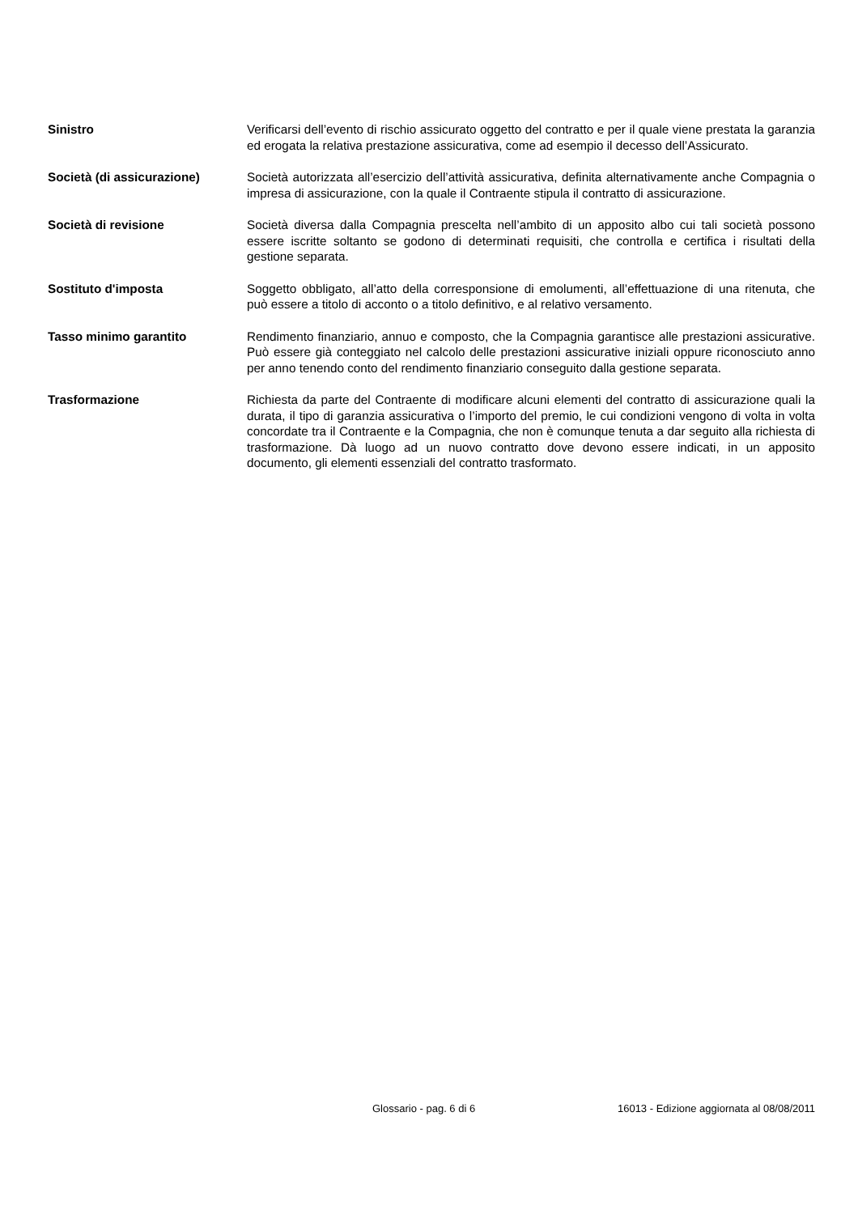Sinistro Verificarsi dell’evento di rischio assicurato oggetto del contratto e per il quale viene prestata la garanzia ed erogata la relativa prestazione assicurativa, come ad esempio il decesso dell’Assicurato.
Società (di assicurazione) Società autorizzata all’esercizio dell’attività assicurativa, definita alternativamente anche Compagnia o impresa di assicurazione, con la quale il Contraente stipula il contratto di assicurazione.
Società di revisione Società diversa dalla Compagnia prescelta nell’ambito di un apposito albo cui tali società possono essere iscritte soltanto se godono di determinati requisiti, che controlla e certifica i risultati della gestione separata.
Sostituto d'imposta Soggetto obbligato, all’atto della corresponsione di emolumenti, all’effettuazione di una ritenuta, che può essere a titolo di acconto o a titolo definitivo, e al relativo versamento.
Tasso minimo garantito Rendimento finanziario, annuo e composto, che la Compagnia garantisce alle prestazioni assicurative. Può essere già conteggiato nel calcolo delle prestazioni assicurative iniziali oppure riconosciuto anno per anno tenendo conto del rendimento finanziario conseguito dalla gestione separata.
Trasformazione Richiesta da parte del Contraente di modificare alcuni elementi del contratto di assicurazione quali la durata, il tipo di garanzia assicurativa o l’importo del premio, le cui condizioni vengono di volta in volta concordate tra il Contraente e la Compagnia, che non è comunque tenuta a dar seguito alla richiesta di trasformazione. Dà luogo ad un nuovo contratto dove devono essere indicati, in un apposito documento, gli elementi essenziali del contratto trasformato.
Glossario - pag. 6 di 6 16013 - Edizione aggiornata al 08/08/2011